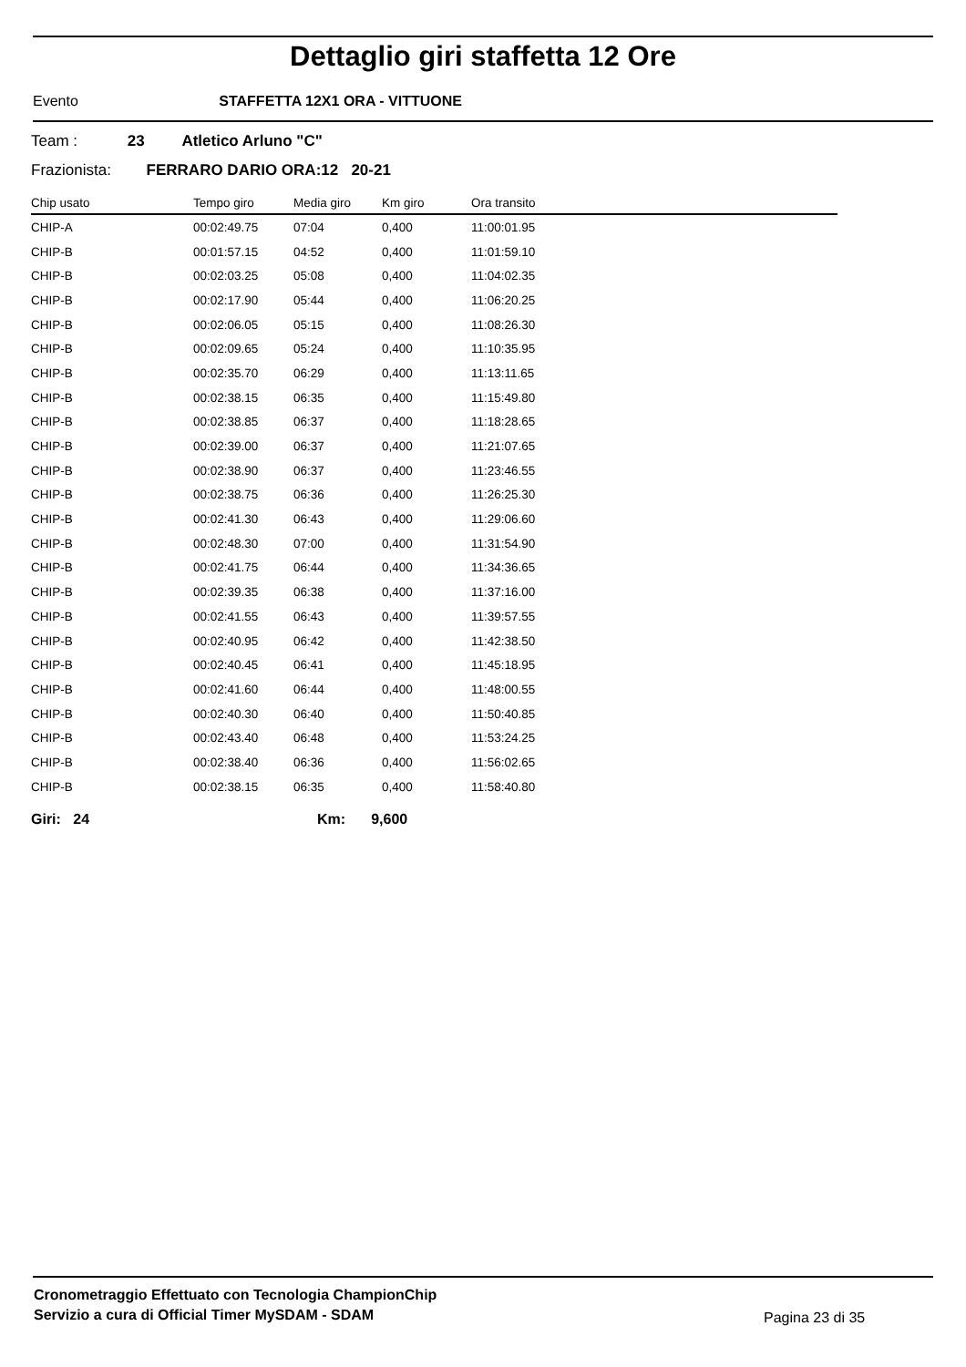Dettaglio giri staffetta 12 Ore
Evento STAFFETTA 12X1 ORA - VITTUONE
Team : 23 Atletico Arluno "C"
Frazionista: FERRARO DARIO ORA:12 20-21
| Chip usato | Tempo giro | Media giro | Km giro | Ora transito |
| --- | --- | --- | --- | --- |
| CHIP-A | 00:02:49.75 | 07:04 | 0,400 | 11:00:01.95 |
| CHIP-B | 00:01:57.15 | 04:52 | 0,400 | 11:01:59.10 |
| CHIP-B | 00:02:03.25 | 05:08 | 0,400 | 11:04:02.35 |
| CHIP-B | 00:02:17.90 | 05:44 | 0,400 | 11:06:20.25 |
| CHIP-B | 00:02:06.05 | 05:15 | 0,400 | 11:08:26.30 |
| CHIP-B | 00:02:09.65 | 05:24 | 0,400 | 11:10:35.95 |
| CHIP-B | 00:02:35.70 | 06:29 | 0,400 | 11:13:11.65 |
| CHIP-B | 00:02:38.15 | 06:35 | 0,400 | 11:15:49.80 |
| CHIP-B | 00:02:38.85 | 06:37 | 0,400 | 11:18:28.65 |
| CHIP-B | 00:02:39.00 | 06:37 | 0,400 | 11:21:07.65 |
| CHIP-B | 00:02:38.90 | 06:37 | 0,400 | 11:23:46.55 |
| CHIP-B | 00:02:38.75 | 06:36 | 0,400 | 11:26:25.30 |
| CHIP-B | 00:02:41.30 | 06:43 | 0,400 | 11:29:06.60 |
| CHIP-B | 00:02:48.30 | 07:00 | 0,400 | 11:31:54.90 |
| CHIP-B | 00:02:41.75 | 06:44 | 0,400 | 11:34:36.65 |
| CHIP-B | 00:02:39.35 | 06:38 | 0,400 | 11:37:16.00 |
| CHIP-B | 00:02:41.55 | 06:43 | 0,400 | 11:39:57.55 |
| CHIP-B | 00:02:40.95 | 06:42 | 0,400 | 11:42:38.50 |
| CHIP-B | 00:02:40.45 | 06:41 | 0,400 | 11:45:18.95 |
| CHIP-B | 00:02:41.60 | 06:44 | 0,400 | 11:48:00.55 |
| CHIP-B | 00:02:40.30 | 06:40 | 0,400 | 11:50:40.85 |
| CHIP-B | 00:02:43.40 | 06:48 | 0,400 | 11:53:24.25 |
| CHIP-B | 00:02:38.40 | 06:36 | 0,400 | 11:56:02.65 |
| CHIP-B | 00:02:38.15 | 06:35 | 0,400 | 11:58:40.80 |
Giri: 24 Km: 9,600
Cronometraggio Effettuato con Tecnologia ChampionChip
Servizio a cura di Official Timer MySDAM - SDAM
Pagina 23 di 35